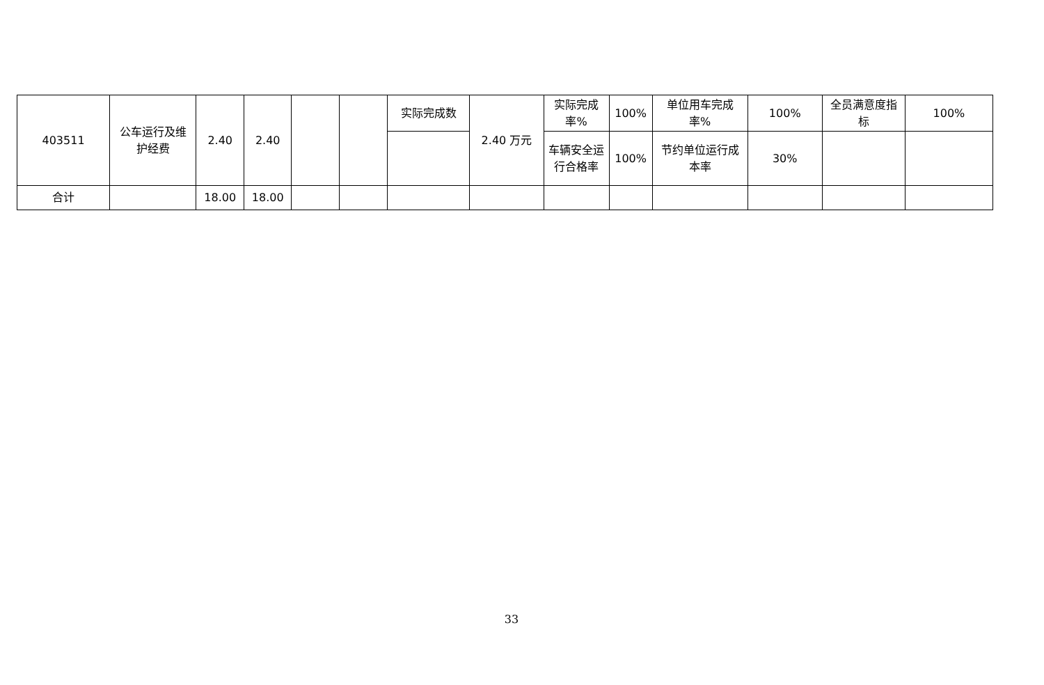| 403511 | 公车运行及维护经费 | 2.40 | 2.40 | | | 实际完成数 | 2.40 万元 | 实际完成率% | 100% | 单位用车完成率% | 100% | 全员满意度指标 | 100% |
| | | | | | | | | 车辆安全运行合格率 | 100% | 节约单位运行成本率 | 30% | | |
| 合计 | | 18.00 | 18.00 | | | | | | | | | | |
33